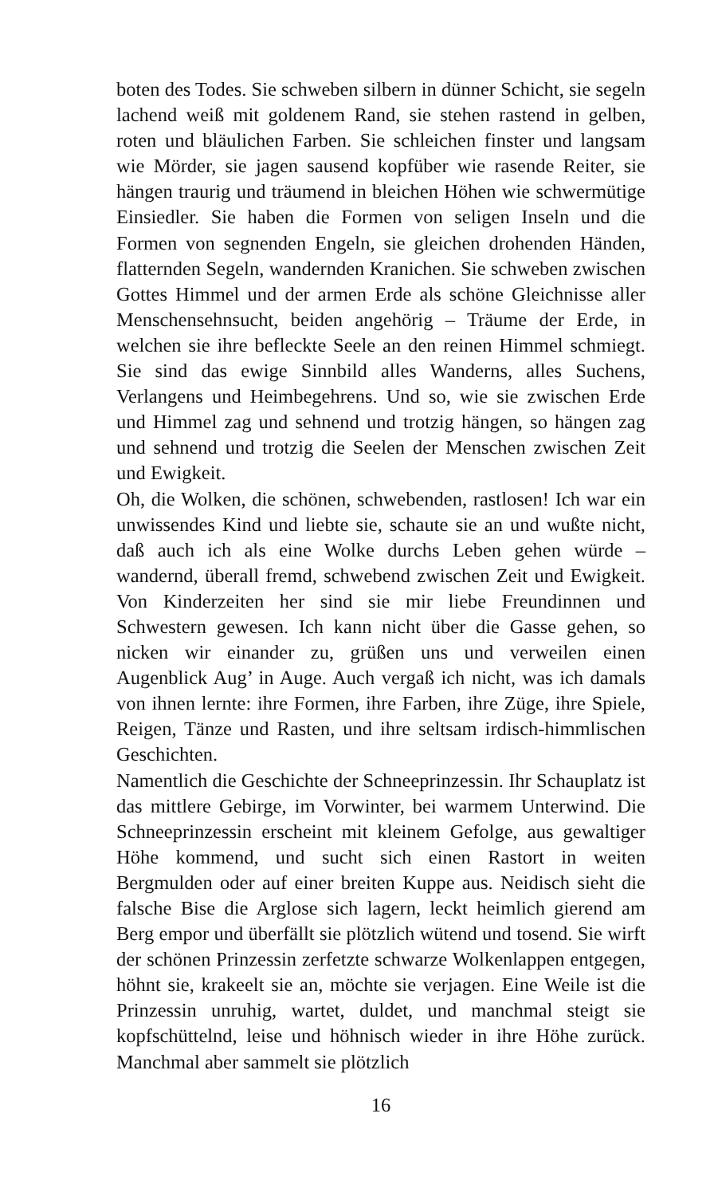boten des Todes. Sie schweben silbern in dünner Schicht, sie segeln lachend weiß mit goldenem Rand, sie stehen rastend in gelben, roten und bläulichen Farben. Sie schleichen finster und langsam wie Mörder, sie jagen sausend kopfüber wie rasende Reiter, sie hängen traurig und träumend in bleichen Höhen wie schwermütige Einsiedler. Sie haben die Formen von seligen Inseln und die Formen von segnenden Engeln, sie gleichen drohenden Händen, flatternden Segeln, wandernden Kranichen. Sie schweben zwischen Gottes Himmel und der armen Erde als schöne Gleichnisse aller Menschensehnsucht, beiden angehörig – Träume der Erde, in welchen sie ihre befleckte Seele an den reinen Himmel schmiegt. Sie sind das ewige Sinnbild alles Wanderns, alles Suchens, Verlangens und Heimbegehrens. Und so, wie sie zwischen Erde und Himmel zag und sehnend und trotzig hängen, so hängen zag und sehnend und trotzig die Seelen der Menschen zwischen Zeit und Ewigkeit.
Oh, die Wolken, die schönen, schwebenden, rastlosen! Ich war ein unwissendes Kind und liebte sie, schaute sie an und wußte nicht, daß auch ich als eine Wolke durchs Leben gehen würde – wandernd, überall fremd, schwebend zwischen Zeit und Ewigkeit. Von Kinderzeiten her sind sie mir liebe Freundinnen und Schwestern gewesen. Ich kann nicht über die Gasse gehen, so nicken wir einander zu, grüßen uns und verweilen einen Augenblick Aug’ in Auge. Auch vergaß ich nicht, was ich damals von ihnen lernte: ihre Formen, ihre Farben, ihre Züge, ihre Spiele, Reigen, Tänze und Rasten, und ihre seltsam irdisch-himmlischen Geschichten.
Namentlich die Geschichte der Schneeprinzessin. Ihr Schauplatz ist das mittlere Gebirge, im Vorwinter, bei warmem Unterwind. Die Schneeprinzessin erscheint mit kleinem Gefolge, aus gewaltiger Höhe kommend, und sucht sich einen Rastort in weiten Bergmulden oder auf einer breiten Kuppe aus. Neidisch sieht die falsche Bise die Arglose sich lagern, leckt heimlich gierend am Berg empor und überfällt sie plötzlich wütend und tosend. Sie wirft der schönen Prinzessin zerfetzte schwarze Wolkenlappen entgegen, höhnt sie, krakeelt sie an, möchte sie verjagen. Eine Weile ist die Prinzessin unruhig, wartet, duldet, und manchmal steigt sie kopfschüttelnd, leise und höhnisch wieder in ihre Höhe zurück. Manchmal aber sammelt sie plötzlich
16